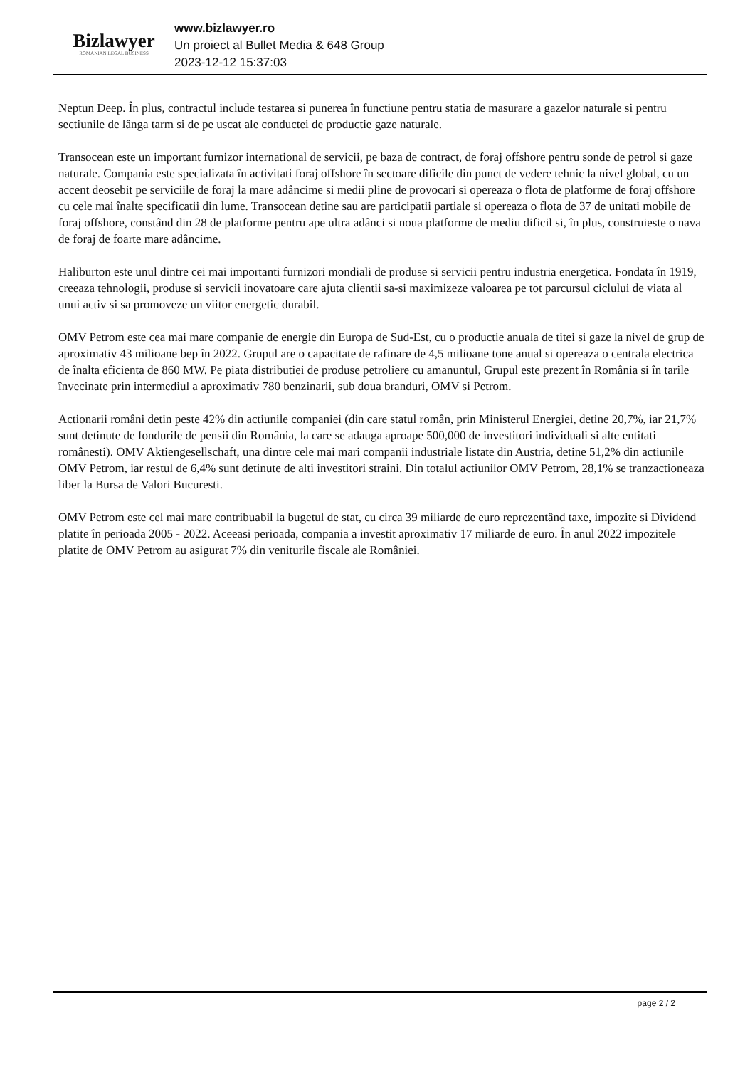Bizlawyer
ROMANIAN LEGAL BUSINESS
www.bizlawyer.ro
Un proiect al Bullet Media & 648 Group
2023-12-12 15:37:03
Neptun Deep. În plus, contractul include testarea si punerea în functiune pentru statia de masurare a gazelor naturale si pentru sectiunile de lânga tarm si de pe uscat ale conductei de productie gaze naturale.
Transocean este un important furnizor international de servicii, pe baza de contract, de foraj offshore pentru sonde de petrol si gaze naturale. Compania este specializata în activitati foraj offshore în sectoare dificile din punct de vedere tehnic la nivel global, cu un accent deosebit pe serviciile de foraj la mare adâncime si medii pline de provocari si opereaza o flota de platforme de foraj offshore cu cele mai înalte specificatii din lume. Transocean detine sau are participatii partiale si opereaza o flota de 37 de unitati mobile de foraj offshore, constând din 28 de platforme pentru ape ultra adânci si noua platforme de mediu dificil si, în plus, construieste o nava de foraj de foarte mare adâncime.
Haliburton este unul dintre cei mai importanti furnizori mondiali de produse si servicii pentru industria energetica. Fondata în 1919, creeaza tehnologii, produse si servicii inovatoare care ajuta clientii sa-si maximizeze valoarea pe tot parcursul ciclului de viata al unui activ si sa promoveze un viitor energetic durabil.
OMV Petrom este cea mai mare companie de energie din Europa de Sud-Est, cu o productie anuala de titei si gaze la nivel de grup de aproximativ 43 milioane bep în 2022. Grupul are o capacitate de rafinare de 4,5 milioane tone anual si opereaza o centrala electrica de înalta eficienta de 860 MW. Pe piata distributiei de produse petroliere cu amanuntul, Grupul este prezent în România si în tarile învecinate prin intermediul a aproximativ 780 benzinarii, sub doua branduri, OMV si Petrom.
Actionarii români detin peste 42% din actiunile companiei (din care statul român, prin Ministerul Energiei, detine 20,7%, iar 21,7% sunt detinute de fondurile de pensii din România, la care se adauga aproape 500,000 de investitori individuali si alte entitati românesti). OMV Aktiengesellschaft, una dintre cele mai mari companii industriale listate din Austria, detine 51,2% din actiunile OMV Petrom, iar restul de 6,4% sunt detinute de alti investitori straini. Din totalul actiunilor OMV Petrom, 28,1% se tranzactioneaza liber la Bursa de Valori Bucuresti.
OMV Petrom este cel mai mare contribuabil la bugetul de stat, cu circa 39 miliarde de euro reprezentând taxe, impozite si Dividend platite în perioada 2005 - 2022. Aceeasi perioada, compania a investit aproximativ 17 miliarde de euro. În anul 2022 impozitele platite de OMV Petrom au asigurat 7% din veniturile fiscale ale României.
page 2 / 2